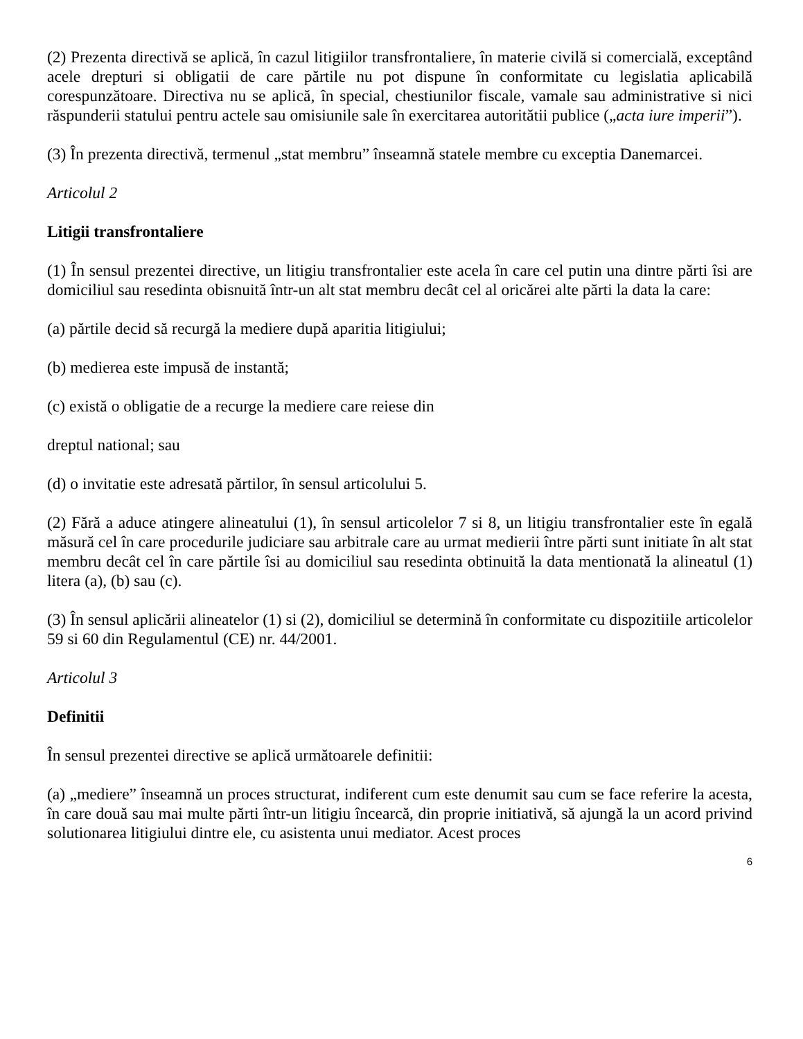(2) Prezenta directivă se aplică, în cazul litigiilor transfrontaliere, în materie civilă si comercială, exceptând acele drepturi si obligatii de care părtile nu pot dispune în conformitate cu legislatia aplicabilă corespunzătoare. Directiva nu se aplică, în special, chestiunilor fiscale, vamale sau administrative si nici răspunderii statului pentru actele sau omisiunile sale în exercitarea autoritătii publice („acta iure imperii”).
(3) În prezenta directivă, termenul „stat membru” înseamnă statele membre cu exceptia Danemarcei.
Articolul 2
Litigii transfrontaliere
(1) În sensul prezentei directive, un litigiu transfrontalier este acela în care cel putin una dintre părti îsi are domiciliul sau resedinta obisnuită într-un alt stat membru decât cel al oricărei alte părti la data la care:
(a) părtile decid să recurgă la mediere după aparitia litigiului;
(b) medierea este impusă de instantă;
(c) există o obligatie de a recurge la mediere care reiese din
dreptul national; sau
(d) o invitatie este adresată părtilor, în sensul articolului 5.
(2) Fără a aduce atingere alineatului (1), în sensul articolelor 7 si 8, un litigiu transfrontalier este în egală măsură cel în care procedurile judiciare sau arbitrale care au urmat medierii între părti sunt initiate în alt stat membru decât cel în care părtile îsi au domiciliul sau resedinta obtinuită la data mentionată la alineatul (1) litera (a), (b) sau (c).
(3) În sensul aplicării alineatelor (1) si (2), domiciliul se determină în conformitate cu dispozitiile articolelor 59 si 60 din Regulamentul (CE) nr. 44/2001.
Articolul 3
Definitii
În sensul prezentei directive se aplică următoarele definitii:
(a) „mediere” înseamnă un proces structurat, indiferent cum este denumit sau cum se face referire la acesta, în care două sau mai multe părti într-un litigiu încearcă, din proprie initiativă, să ajungă la un acord privind solutionarea litigiului dintre ele, cu asistenta unui mediator. Acest proces
6